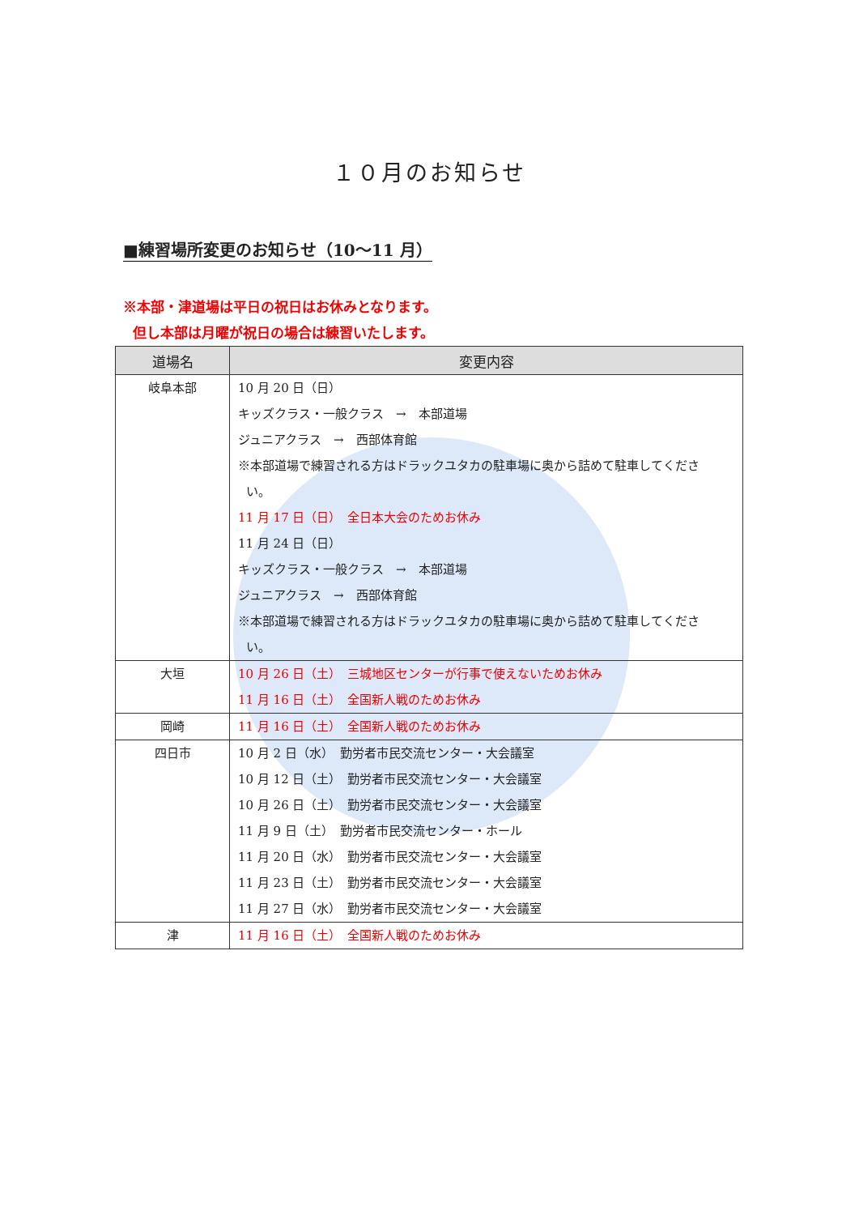１０月のお知らせ
■練習場所変更のお知らせ（10～11 月）
※本部・津道場は平日の祝日はお休みとなります。
但し本部は月曜が祝日の場合は練習いたします。
| 道場名 | 変更内容 |
| --- | --- |
| 岐阜本部 | 10 月 20 日（日） キッズクラス・一般クラス → 本部道場 ジュニアクラス → 西部体育館 ※本部道場で練習される方はドラックユタカの駐車場に奥から詰めて駐車してくださ い。 11 月 17 日（日） 全日本大会のためお休み 11 月 24 日（日） キッズクラス・一般クラス → 本部道場 ジュニアクラス → 西部体育館 ※本部道場で練習される方はドラックユタカの駐車場に奥から詰めて駐車してくださ い。 |
| 大垣 | 10 月 26 日（土） 三城地区センターが行事で使えないためお休み 11 月 16 日（土） 全国新人戦のためお休み |
| 岡崎 | 11 月 16 日（土） 全国新人戦のためお休み |
| 四日市 | 10 月 2 日（水） 勤労者市民交流センター・大会議室 10 月 12 日（土） 勤労者市民交流センター・大会議室 10 月 26 日（土） 勤労者市民交流センター・大会議室 11 月 9 日（土） 勤労者市民交流センター・ホール 11 月 20 日（水） 勤労者市民交流センター・大会議室 11 月 23 日（土） 勤労者市民交流センター・大会議室 11 月 27 日（水） 勤労者市民交流センター・大会議室 |
| 津 | 11 月 16 日（土） 全国新人戦のためお休み |